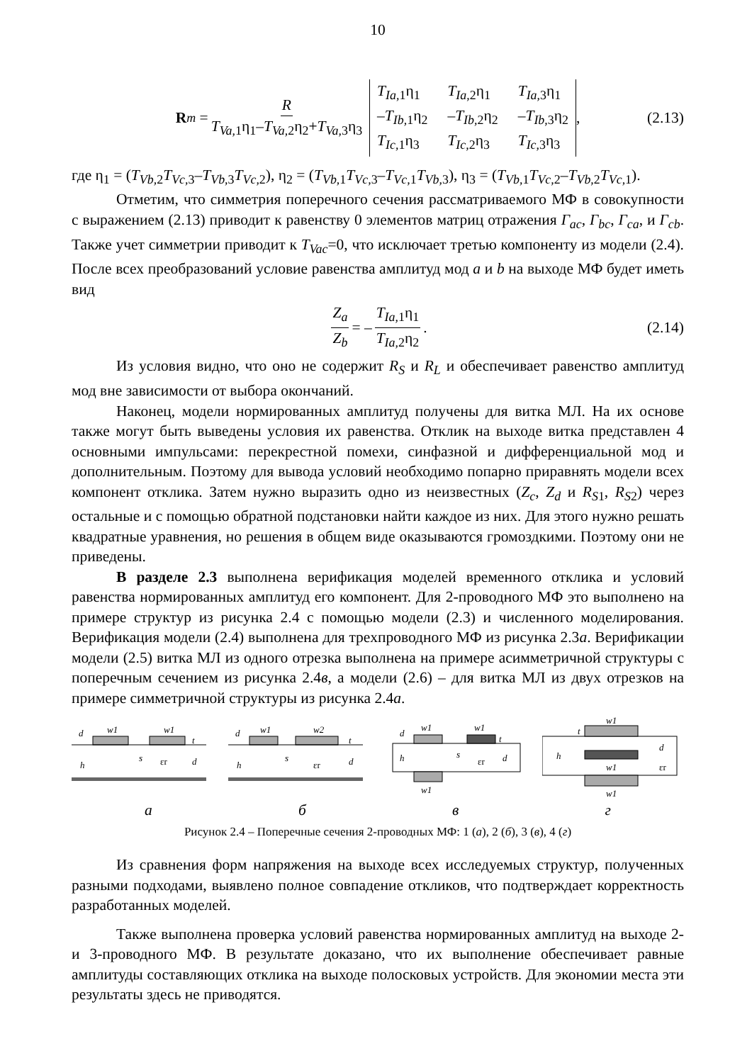10
R<sub>m</sub> = R T<sub>Va</sub><sub>,1</sub>η<sub>1</sub>–T<sub>Va</sub><sub>,2</sub>η<sub>2</sub>+T<sub>Va</sub><sub>,3</sub>η<sub>3</sub> T<sub>Ia</sub><sub>,1</sub>η<sub>1</sub> T<sub>Ia</sub><sub>,2</sub>η<sub>1</sub> T<sub>Ia</sub><sub>,3</sub>η<sub>1</sub> –T<sub>Ib</sub><sub>,1</sub>η<sub>2</sub> –T<sub>Ib</sub><sub>,2</sub>η<sub>2</sub> –T<sub>Ib</sub><sub>,3</sub>η<sub>2</sub> T<sub>Ic</sub><sub>,1</sub>η<sub>3</sub> T<sub>Ic</sub><sub>,2</sub>η<sub>3</sub> T<sub>Ic</sub><sub>,3</sub>η<sub>3</sub> , (2.13)
где η<sub>1</sub> = (T<sub>Vb</sub><sub>,2</sub>T<sub>Vc</sub><sub>,3</sub>–T<sub>Vb</sub><sub>,3</sub>T<sub>Vc</sub><sub>,2</sub>), η<sub>2</sub> = (T<sub>Vb</sub><sub>,1</sub>T<sub>Vc</sub><sub>,3</sub>–T<sub>Vc</sub><sub>,1</sub>T<sub>Vb</sub><sub>,3</sub>), η<sub>3</sub> = (T<sub>Vb</sub><sub>,1</sub>T<sub>Vc</sub><sub>,2</sub>–T<sub>Vb</sub><sub>,2</sub>T<sub>Vc</sub><sub>,1</sub>).
Отметим, что симметрия поперечного сечения рассматриваемого МФ в совокупности с выражением (2.13) приводит к равенству 0 элементов матриц отражения Г<sub>ac</sub>, Г<sub>bc</sub>, Г<sub>ca</sub>, и Г<sub>cb</sub>. Также учет симметрии приводит к T<sub>Vac</sub>=0, что исключает третью компоненту из модели (2.4). После всех преобразований условие равенства амплитуд мод a и b на выходе МФ будет иметь вид
Z<sub>a</sub> Z<sub>b</sub> = – T<sub>Ia</sub><sub>,1</sub>η<sub>1</sub> T<sub>Ia</sub><sub>,2</sub>η<sub>2</sub>. (2.14)
Из условия видно, что оно не содержит R<sub>S</sub> и R<sub>L</sub> и обеспечивает равенство амплитуд мод вне зависимости от выбора окончаний.
Наконец, модели нормированных амплитуд получены для витка МЛ. На их основе также могут быть выведены условия их равенства. Отклик на выходе витка представлен 4 основными импульсами: перекрестной помехи, синфазной и дифференциальной мод и дополнительным. Поэтому для вывода условий необходимо попарно приравнять модели всех компонент отклика. Затем нужно выразить одно из неизвестных (Z<sub>c</sub>, Z<sub>d</sub> и R<sub>S</sub><sub>1</sub>, R<sub>S</sub><sub>2</sub>) через остальные и с помощью обратной подстановки найти каждое из них. Для этого нужно решать квадратные уравнения, но решения в общем виде оказываются громоздкими. Поэтому они не приведены.
В разделе 2.3 выполнена верификация моделей временного отклика и условий равенства нормированных амплитуд его компонент. Для 2-проводного МФ это выполнено на примере структур из рисунка 2.4 с помощью модели (2.3) и численного моделирования. Верификация модели (2.4) выполнена для трехпроводного МФ из рисунка 2.3а. Верификации модели (2.5) витка МЛ из одного отрезка выполнена на примере асимметричной структуры с поперечным сечением из рисунка 2.4в, а модели (2.6) – для витка МЛ из двух отрезков на примере симметричной структуры из рисунка 2.4а.
d
w1
w1
h
s
εr
d
t
d
w1
w2
h
s
εr
d
t
d
w1
w1
h
s
εr
d
t
w1
w1
t
d
h
w1
εr
w1
абвг
Рисунок 2.4 – Поперечные сечения 2-проводных МФ: 1 (а), 2 (б), 3 (в), 4 (г)
Из сравнения форм напряжения на выходе всех исследуемых структур, полученных разными подходами, выявлено полное совпадение откликов, что подтверждает корректность разработанных моделей.
Также выполнена проверка условий равенства нормированных амплитуд на выходе 2- и 3-проводного МФ. В результате доказано, что их выполнение обеспечивает равные амплитуды составляющих отклика на выходе полосковых устройств. Для экономии места эти результаты здесь не приводятся.